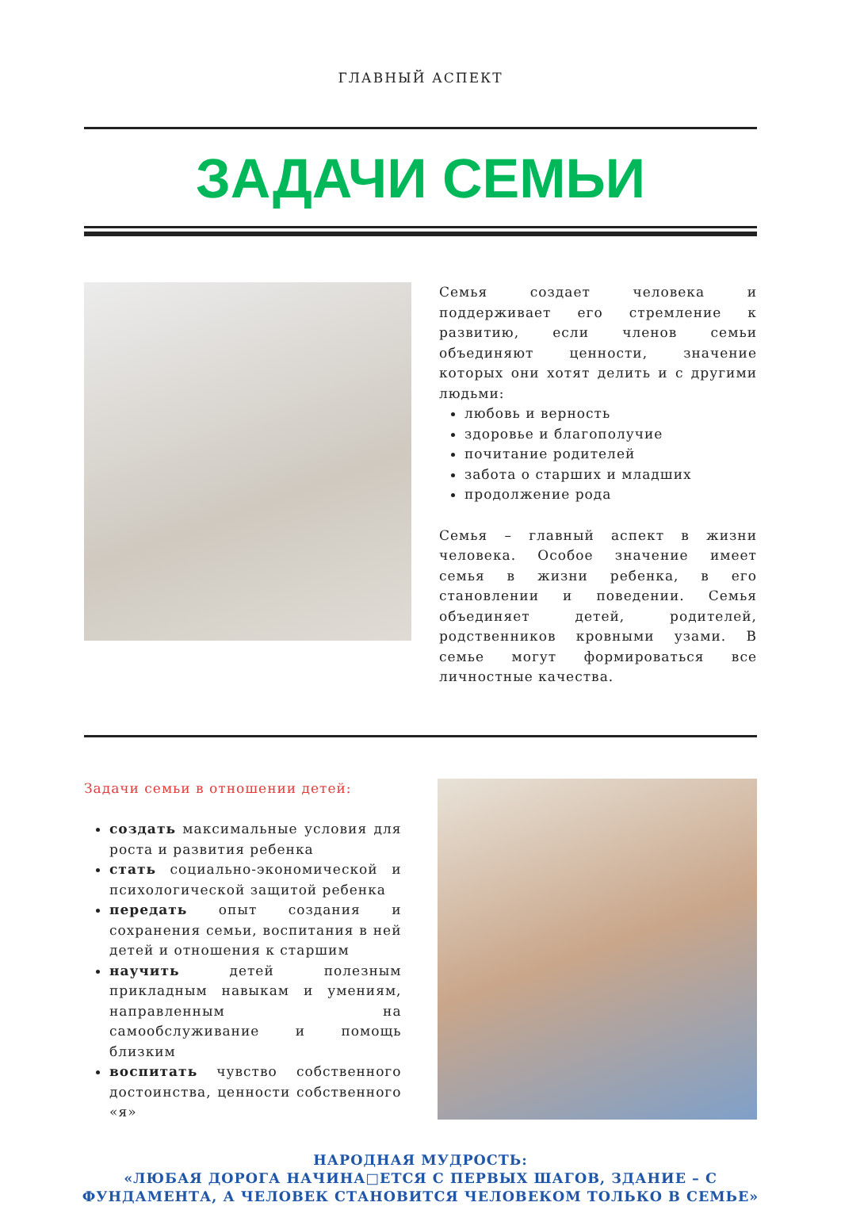ГЛАВНЫЙ АСПЕКТ
ЗАДАЧИ СЕМЬИ
Семья создает человека и поддерживает его стремление к развитию, если членов семьи объединяют ценности, значение которых они хотят делить и с другими людьми:
любовь и верность
здоровье и благополучие
почитание родителей
забота о старших и младших
продолжение рода
Семья – главный аспект в жизни человека. Особое значение имеет семья в жизни ребенка, в его становлении и поведении. Семья объединяет детей, родителей, родственников кровными узами. В семье могут формироваться все личностные качества.
Задачи семьи в отношении детей:
создать максимальные условия для роста и развития ребенка
стать социально-экономической и психологической защитой ребенка
передать опыт создания и сохранения семьи, воспитания в ней детей и отношения к старшим
научить детей полезным прикладным навыкам и умениям, направленным на самообслуживание и помощь близким
воспитать чувство собственного достоинства, ценности собственного «я»
НАРОДНАЯ МУДРОСТЬ:
«ЛЮБАЯ ДОРОГА НАЧИНА□ЕТСЯ С ПЕРВЫХ ШАГОВ, ЗДАНИЕ – С
ФУНДАМЕНТА, А ЧЕЛОВЕК СТАНОВИТСЯ ЧЕЛОВЕКОМ ТОЛЬКО В СЕМЬЕ»